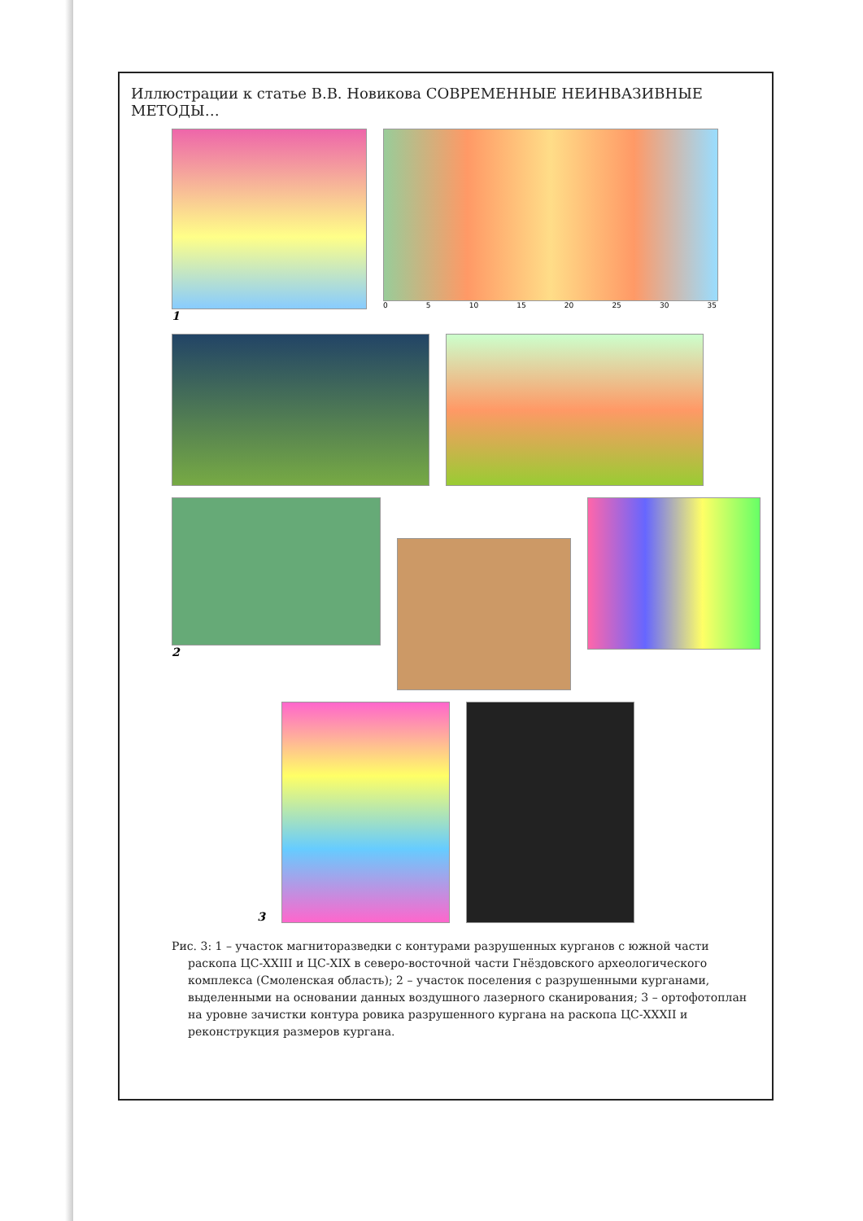Иллюстрации к статье В.В. Новикова СОВРЕМЕННЫЕ НЕИНВАЗИВНЫЕ МЕТОДЫ…
1
0 5 10 15 20 25 30 35
2
3
Рис. 3: 1 – участок магниторазведки с контурами разрушенных курганов с южной части раскопа ЦС-XXIII и ЦС-XIX в северо-восточной части Гнёздовского археологического комплекса (Смоленская область); 2 – участок поселения с разрушенными курганами, выделенными на основании данных воздушного лазерного сканирования; 3 – ортофотоплан на уровне зачистки контура ровика разрушенного кургана на раскопа ЦС-XXXII и реконструкция размеров кургана.